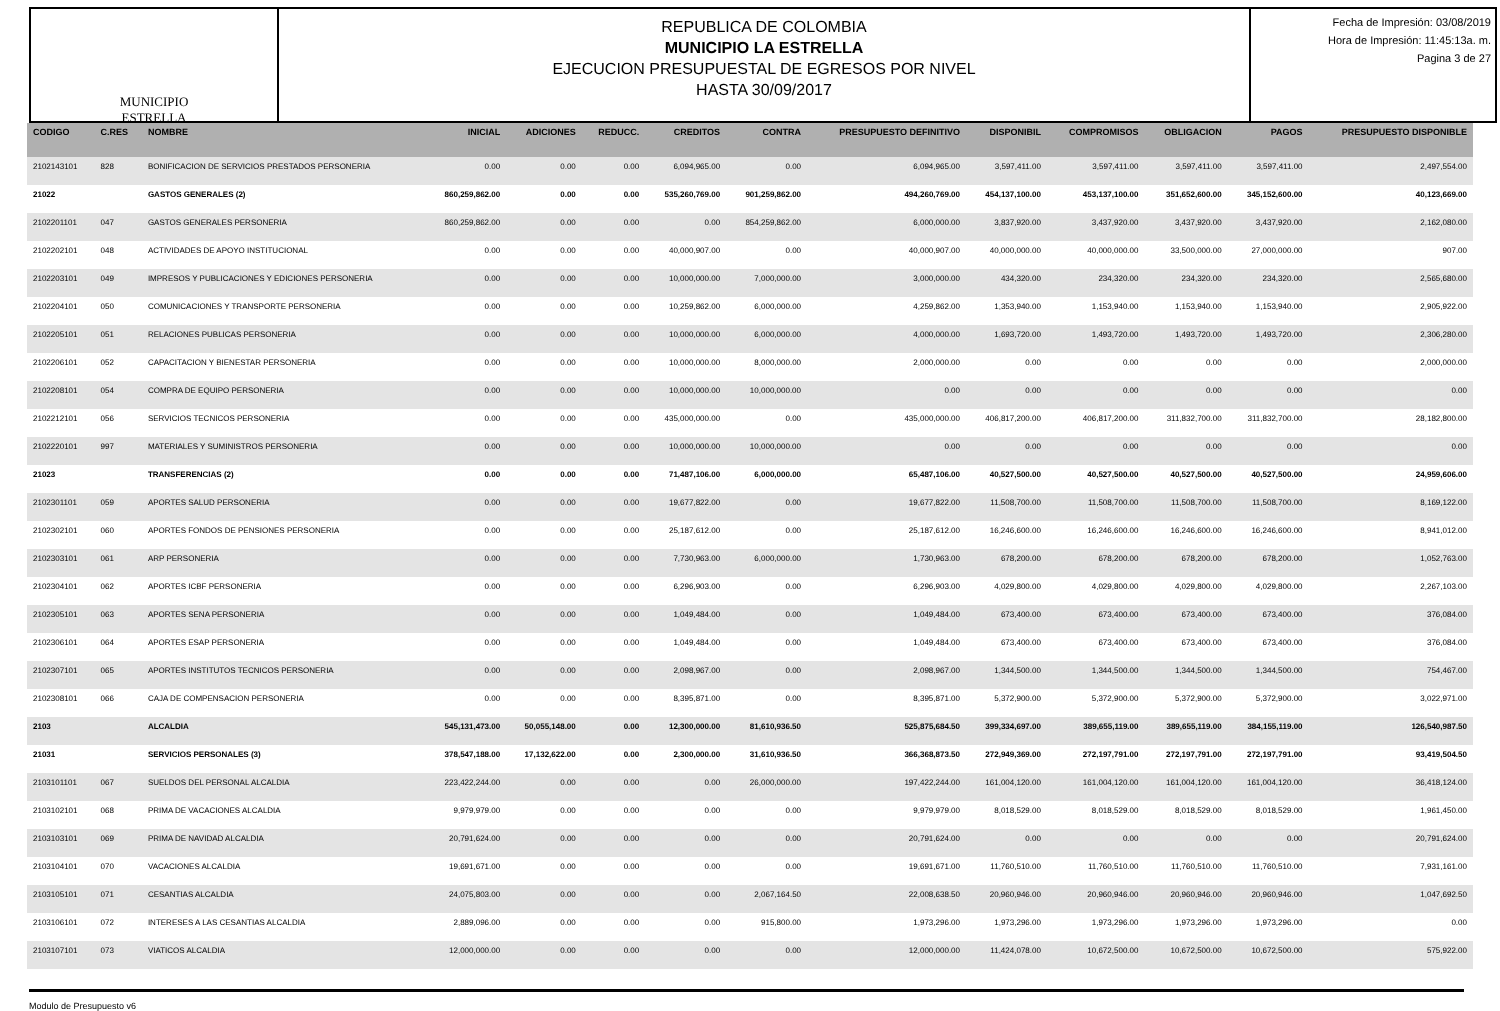MUNICIPIO
ESTRELLA
REPUBLICA DE COLOMBIA
MUNICIPIO LA ESTRELLA
EJECUCION PRESUPUESTAL DE EGRESOS POR NIVEL
HASTA 30/09/2017
Fecha de Impresión: 03/08/2019
Hora de Impresión: 11:45:13a. m.
Pagina 3 de 27
| CODIGO | C.RES | NOMBRE | INICIAL | ADICIONES | REDUCC. | CREDITOS | CONTRA | PRESUPUESTO DEFINITIVO | DISPONIBIL | COMPROMISOS | OBLIGACION | PAGOS | PRESUPUESTO DISPONIBLE |
| --- | --- | --- | --- | --- | --- | --- | --- | --- | --- | --- | --- | --- | --- |
| 2102143101 | 828 | BONIFICACION DE SERVICIOS PRESTADOS PERSONERIA | 0.00 | 0.00 | 0.00 | 6,094,965.00 | 0.00 | 6,094,965.00 | 3,597,411.00 | 3,597,411.00 | 3,597,411.00 | 3,597,411.00 | 2,497,554.00 |
| 21022 | | GASTOS GENERALES (2) | 860,259,862.00 | 0.00 | 0.00 | 535,260,769.00 | 901,259,862.00 | 494,260,769.00 | 454,137,100.00 | 453,137,100.00 | 351,652,600.00 | 345,152,600.00 | 40,123,669.00 |
| 2102201101 | 047 | GASTOS GENERALES PERSONERIA | 860,259,862.00 | 0.00 | 0.00 | 0.00 | 854,259,862.00 | 6,000,000.00 | 3,837,920.00 | 3,437,920.00 | 3,437,920.00 | 3,437,920.00 | 2,162,080.00 |
| 2102202101 | 048 | ACTIVIDADES DE APOYO INSTITUCIONAL | 0.00 | 0.00 | 0.00 | 40,000,907.00 | 0.00 | 40,000,907.00 | 40,000,000.00 | 40,000,000.00 | 33,500,000.00 | 27,000,000.00 | 907.00 |
| 2102203101 | 049 | IMPRESOS Y PUBLICACIONES Y EDICIONES PERSONERIA | 0.00 | 0.00 | 0.00 | 10,000,000.00 | 7,000,000.00 | 3,000,000.00 | 434,320.00 | 234,320.00 | 234,320.00 | 234,320.00 | 2,565,680.00 |
| 2102204101 | 050 | COMUNICACIONES Y TRANSPORTE PERSONERIA | 0.00 | 0.00 | 0.00 | 10,259,862.00 | 6,000,000.00 | 4,259,862.00 | 1,353,940.00 | 1,153,940.00 | 1,153,940.00 | 1,153,940.00 | 2,905,922.00 |
| 2102205101 | 051 | RELACIONES PUBLICAS PERSONERIA | 0.00 | 0.00 | 0.00 | 10,000,000.00 | 6,000,000.00 | 4,000,000.00 | 1,693,720.00 | 1,493,720.00 | 1,493,720.00 | 1,493,720.00 | 2,306,280.00 |
| 2102206101 | 052 | CAPACITACION Y BIENESTAR PERSONERIA | 0.00 | 0.00 | 0.00 | 10,000,000.00 | 8,000,000.00 | 2,000,000.00 | 0.00 | 0.00 | 0.00 | 0.00 | 2,000,000.00 |
| 2102208101 | 054 | COMPRA DE EQUIPO PERSONERIA | 0.00 | 0.00 | 0.00 | 10,000,000.00 | 10,000,000.00 | 0.00 | 0.00 | 0.00 | 0.00 | 0.00 | 0.00 |
| 2102212101 | 056 | SERVICIOS TECNICOS PERSONERIA | 0.00 | 0.00 | 0.00 | 435,000,000.00 | 0.00 | 435,000,000.00 | 406,817,200.00 | 406,817,200.00 | 311,832,700.00 | 311,832,700.00 | 28,182,800.00 |
| 2102220101 | 997 | MATERIALES Y SUMINISTROS PERSONERIA | 0.00 | 0.00 | 0.00 | 10,000,000.00 | 10,000,000.00 | 0.00 | 0.00 | 0.00 | 0.00 | 0.00 | 0.00 |
| 21023 | | TRANSFERENCIAS (2) | 0.00 | 0.00 | 0.00 | 71,487,106.00 | 6,000,000.00 | 65,487,106.00 | 40,527,500.00 | 40,527,500.00 | 40,527,500.00 | 40,527,500.00 | 24,959,606.00 |
| 2102301101 | 059 | APORTES SALUD PERSONERIA | 0.00 | 0.00 | 0.00 | 19,677,822.00 | 0.00 | 19,677,822.00 | 11,508,700.00 | 11,508,700.00 | 11,508,700.00 | 11,508,700.00 | 8,169,122.00 |
| 2102302101 | 060 | APORTES FONDOS DE PENSIONES PERSONERIA | 0.00 | 0.00 | 0.00 | 25,187,612.00 | 0.00 | 25,187,612.00 | 16,246,600.00 | 16,246,600.00 | 16,246,600.00 | 16,246,600.00 | 8,941,012.00 |
| 2102303101 | 061 | ARP PERSONERIA | 0.00 | 0.00 | 0.00 | 7,730,963.00 | 6,000,000.00 | 1,730,963.00 | 678,200.00 | 678,200.00 | 678,200.00 | 678,200.00 | 1,052,763.00 |
| 2102304101 | 062 | APORTES ICBF PERSONERIA | 0.00 | 0.00 | 0.00 | 6,296,903.00 | 0.00 | 6,296,903.00 | 4,029,800.00 | 4,029,800.00 | 4,029,800.00 | 4,029,800.00 | 2,267,103.00 |
| 2102305101 | 063 | APORTES SENA PERSONERIA | 0.00 | 0.00 | 0.00 | 1,049,484.00 | 0.00 | 1,049,484.00 | 673,400.00 | 673,400.00 | 673,400.00 | 673,400.00 | 376,084.00 |
| 2102306101 | 064 | APORTES ESAP PERSONERIA | 0.00 | 0.00 | 0.00 | 1,049,484.00 | 0.00 | 1,049,484.00 | 673,400.00 | 673,400.00 | 673,400.00 | 673,400.00 | 376,084.00 |
| 2102307101 | 065 | APORTES INSTITUTOS TECNICOS PERSONERIA | 0.00 | 0.00 | 0.00 | 2,098,967.00 | 0.00 | 2,098,967.00 | 1,344,500.00 | 1,344,500.00 | 1,344,500.00 | 1,344,500.00 | 754,467.00 |
| 2102308101 | 066 | CAJA DE COMPENSACION PERSONERIA | 0.00 | 0.00 | 0.00 | 8,395,871.00 | 0.00 | 8,395,871.00 | 5,372,900.00 | 5,372,900.00 | 5,372,900.00 | 5,372,900.00 | 3,022,971.00 |
| 2103 | | ALCALDIA | 545,131,473.00 | 50,055,148.00 | 0.00 | 12,300,000.00 | 81,610,936.50 | 525,875,684.50 | 399,334,697.00 | 389,655,119.00 | 389,655,119.00 | 384,155,119.00 | 126,540,987.50 |
| 21031 | | SERVICIOS PERSONALES (3) | 378,547,188.00 | 17,132,622.00 | 0.00 | 2,300,000.00 | 31,610,936.50 | 366,368,873.50 | 272,949,369.00 | 272,197,791.00 | 272,197,791.00 | 272,197,791.00 | 93,419,504.50 |
| 2103101101 | 067 | SUELDOS DEL PERSONAL ALCALDIA | 223,422,244.00 | 0.00 | 0.00 | 0.00 | 26,000,000.00 | 197,422,244.00 | 161,004,120.00 | 161,004,120.00 | 161,004,120.00 | 161,004,120.00 | 36,418,124.00 |
| 2103102101 | 068 | PRIMA DE VACACIONES ALCALDIA | 9,979,979.00 | 0.00 | 0.00 | 0.00 | 0.00 | 9,979,979.00 | 8,018,529.00 | 8,018,529.00 | 8,018,529.00 | 8,018,529.00 | 1,961,450.00 |
| 2103103101 | 069 | PRIMA DE NAVIDAD ALCALDIA | 20,791,624.00 | 0.00 | 0.00 | 0.00 | 0.00 | 20,791,624.00 | 0.00 | 0.00 | 0.00 | 0.00 | 20,791,624.00 |
| 2103104101 | 070 | VACACIONES ALCALDIA | 19,691,671.00 | 0.00 | 0.00 | 0.00 | 0.00 | 19,691,671.00 | 11,760,510.00 | 11,760,510.00 | 11,760,510.00 | 11,760,510.00 | 7,931,161.00 |
| 2103105101 | 071 | CESANTIAS ALCALDIA | 24,075,803.00 | 0.00 | 0.00 | 0.00 | 2,067,164.50 | 22,008,638.50 | 20,960,946.00 | 20,960,946.00 | 20,960,946.00 | 20,960,946.00 | 1,047,692.50 |
| 2103106101 | 072 | INTERESES A LAS CESANTIAS ALCALDIA | 2,889,096.00 | 0.00 | 0.00 | 0.00 | 915,800.00 | 1,973,296.00 | 1,973,296.00 | 1,973,296.00 | 1,973,296.00 | 1,973,296.00 | 0.00 |
| 2103107101 | 073 | VIATICOS ALCALDIA | 12,000,000.00 | 0.00 | 0.00 | 0.00 | 0.00 | 12,000,000.00 | 11,424,078.00 | 10,672,500.00 | 10,672,500.00 | 10,672,500.00 | 575,922.00 |
Modulo de Presupuesto v6